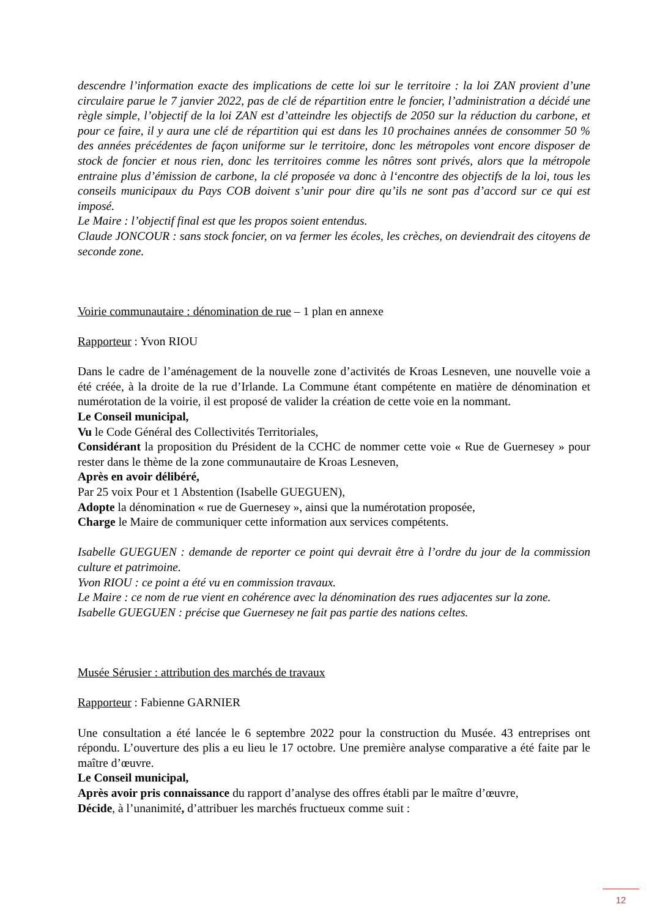descendre l’information exacte des implications de cette loi sur le territoire : la loi ZAN provient d’une circulaire parue le 7 janvier 2022, pas de clé de répartition entre le foncier, l’administration a décidé une règle simple, l’objectif de la loi ZAN est d’atteindre les objectifs de 2050 sur la réduction du carbone, et pour ce faire, il y aura une clé de répartition qui est dans les 10 prochaines années de consommer 50 % des années précédentes de façon uniforme sur le territoire, donc les métropoles vont encore disposer de stock de foncier et nous rien, donc les territoires comme les nôtres sont privés, alors que la métropole entraine plus d’émission de carbone, la clé proposée va donc à l‘encontre des objectifs de la loi, tous les conseils municipaux du Pays COB doivent s’unir pour dire qu’ils ne sont pas d’accord sur ce qui est imposé.
Le Maire : l’objectif final est que les propos soient entendus.
Claude JONCOUR : sans stock foncier, on va fermer les écoles, les crèches, on deviendrait des citoyens de seconde zone.
Voirie communautaire : dénomination de rue – 1 plan en annexe
Rapporteur : Yvon RIOU
Dans le cadre de l’aménagement de la nouvelle zone d’activités de Kroas Lesneven, une nouvelle voie a été créée, à la droite de la rue d’Irlande. La Commune étant compétente en matière de dénomination et numérotation de la voirie, il est proposé de valider la création de cette voie en la nommant.
Le Conseil municipal,
Vu le Code Général des Collectivités Territoriales,
Considérant la proposition du Président de la CCHC de nommer cette voie « Rue de Guernesey » pour rester dans le thème de la zone communautaire de Kroas Lesneven,
Après en avoir délibéré,
Par 25 voix Pour et 1 Abstention (Isabelle GUEGUEN),
Adopte la dénomination « rue de Guernesey », ainsi que la numérotation proposée,
Charge le Maire de communiquer cette information aux services compétents.
Isabelle GUEGUEN : demande de reporter ce point qui devrait être à l’ordre du jour de la commission culture et patrimoine.
Yvon RIOU : ce point a été vu en commission travaux.
Le Maire : ce nom de rue vient en cohérence avec la dénomination des rues adjacentes sur la zone.
Isabelle GUEGUEN : précise que Guernesey ne fait pas partie des nations celtes.
Musée Sérusier : attribution des marchés de travaux
Rapporteur : Fabienne GARNIER
Une consultation a été lancée le 6 septembre 2022 pour la construction du Musée. 43 entreprises ont répondu. L’ouverture des plis a eu lieu le 17 octobre. Une première analyse comparative a été faite par le maître d’œuvre.
Le Conseil municipal,
Après avoir pris connaissance du rapport d’analyse des offres établi par le maître d’œuvre,
Décide, à l’unanimité, d’attribuer les marchés fructueux comme suit :
12